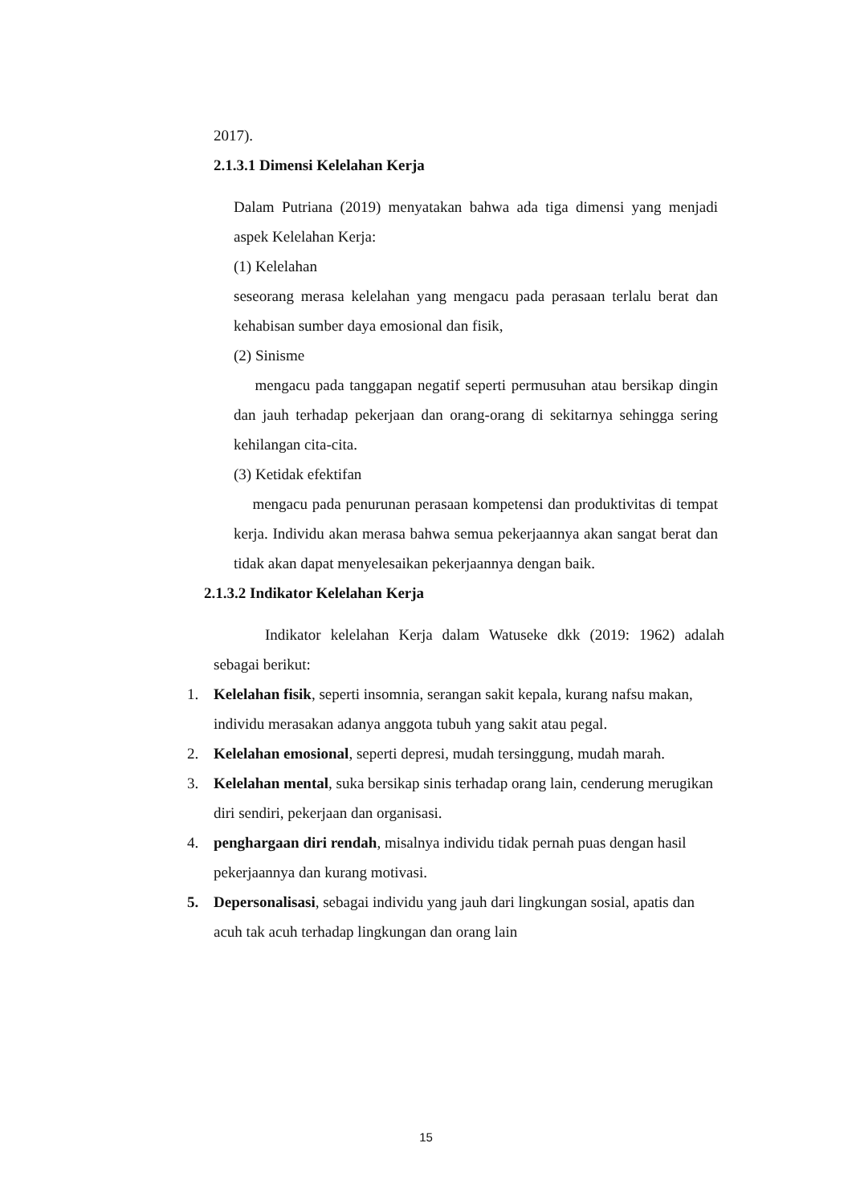2017).
2.1.3.1 Dimensi Kelelahan Kerja
Dalam Putriana (2019) menyatakan bahwa ada tiga dimensi yang menjadi aspek Kelelahan Kerja:
(1) Kelelahan
seseorang merasa kelelahan yang mengacu pada perasaan terlalu berat dan kehabisan sumber daya emosional dan fisik,
(2) Sinisme
mengacu pada tanggapan negatif seperti permusuhan atau bersikap dingin dan jauh terhadap pekerjaan dan orang-orang di sekitarnya sehingga sering kehilangan cita-cita.
(3) Ketidak efektifan
mengacu pada penurunan perasaan kompetensi dan produktivitas di tempat kerja. Individu akan merasa bahwa semua pekerjaannya akan sangat berat dan tidak akan dapat menyelesaikan pekerjaannya dengan baik.
2.1.3.2 Indikator Kelelahan Kerja
Indikator kelelahan Kerja dalam Watuseke dkk (2019: 1962) adalah sebagai berikut:
1. Kelelahan fisik, seperti insomnia, serangan sakit kepala, kurang nafsu makan, individu merasakan adanya anggota tubuh yang sakit atau pegal.
2. Kelelahan emosional, seperti depresi, mudah tersinggung, mudah marah.
3. Kelelahan mental, suka bersikap sinis terhadap orang lain, cenderung merugikan diri sendiri, pekerjaan dan organisasi.
4. penghargaan diri rendah, misalnya individu tidak pernah puas dengan hasil pekerjaannya dan kurang motivasi.
5. Depersonalisasi, sebagai individu yang jauh dari lingkungan sosial, apatis dan acuh tak acuh terhadap lingkungan dan orang lain
15